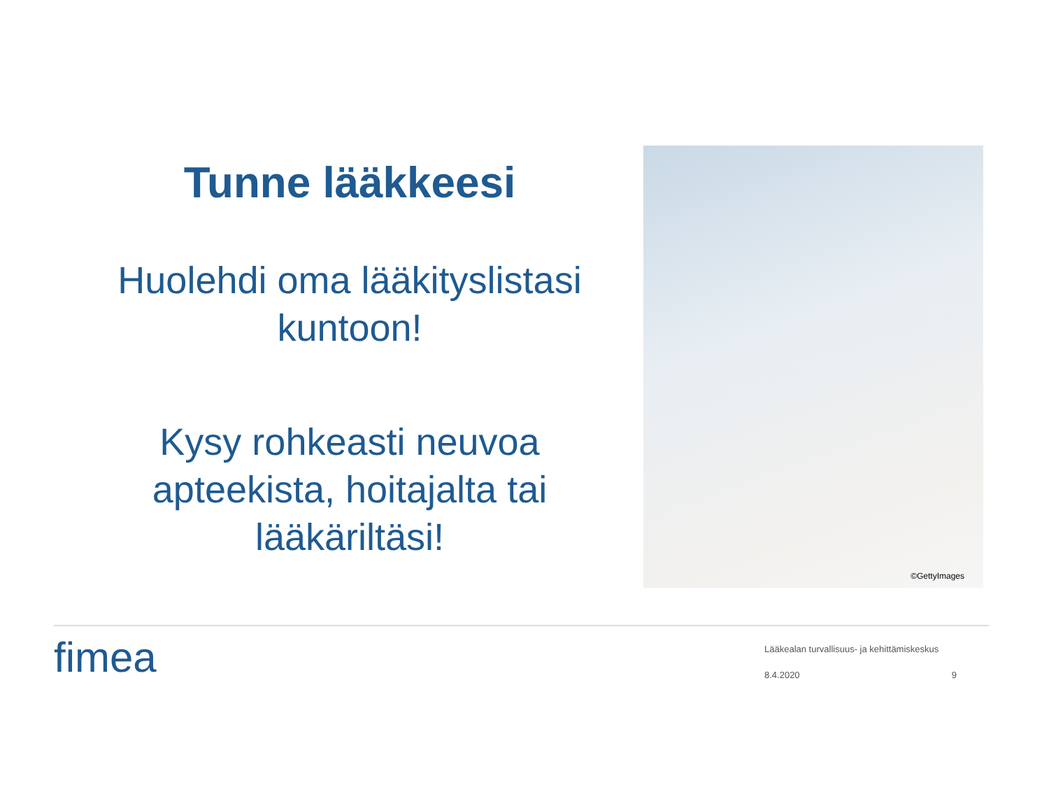Tunne lääkkeesi
Huolehdi oma lääkityslistasi kuntoon!
Kysy rohkeasti neuvoa apteekista, hoitajalta tai lääkäriltäsi!
©GettyImages
fimea
Lääkealan turvallisuus- ja kehittämiskeskus
8.4.2020 9